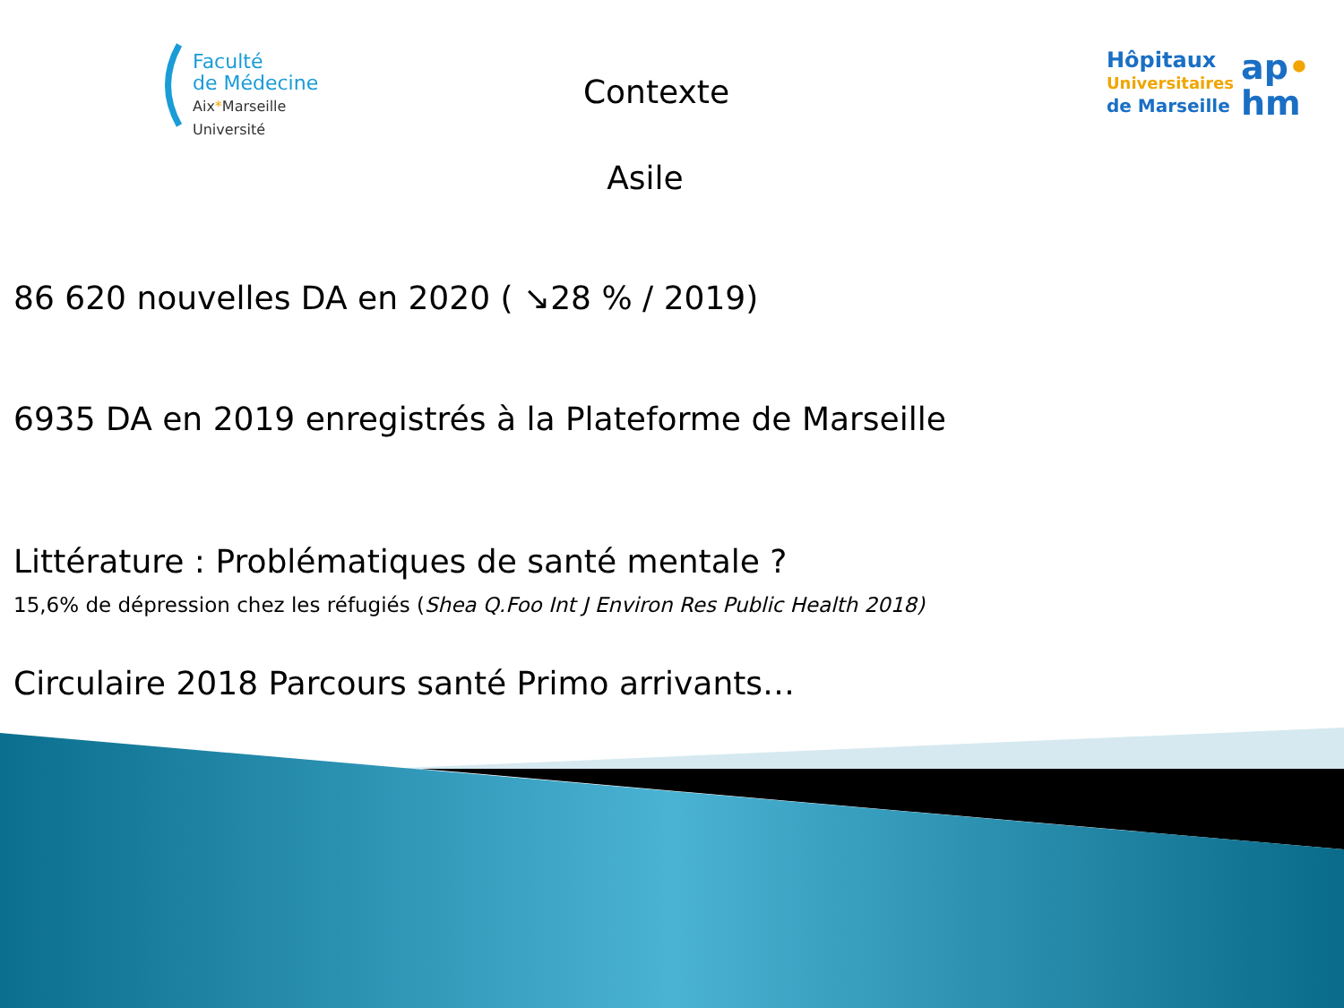Faculté
de Médecine
Aix*Marseille Université
Hôpitaux
Universitaires
de Marseille
ap•
hm
Contexte
Asile
86 620 nouvelles DA en 2020 ( ↘28 % / 2019)
6935 DA en 2019 enregistrés à la Plateforme de Marseille
Littérature : Problématiques de santé mentale ?
15,6% de dépression chez les réfugiés (Shea Q.Foo Int J Environ Res Public Health 2018)
Circulaire 2018 Parcours santé Primo arrivants…